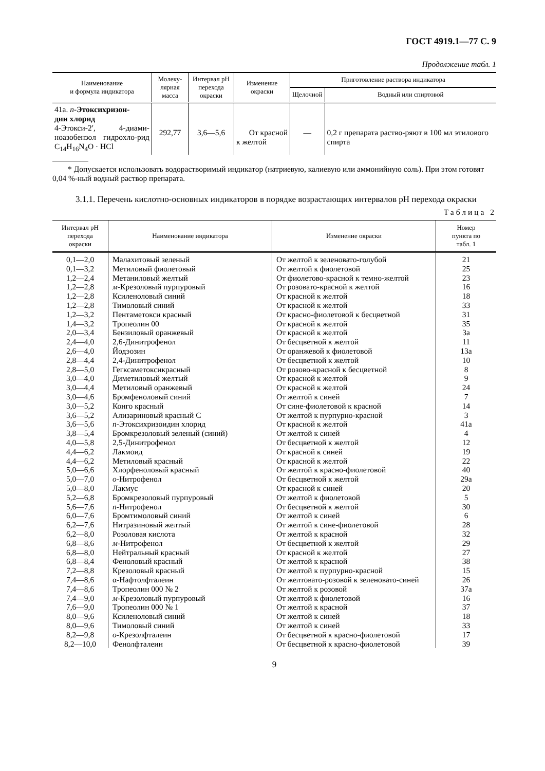ГОСТ 4919.1—77 С. 9
Продолжение табл. 1
| Наименование и формула индикатора | Молеку- лярная масса | Интервал pH перехода окраски | Изменение окраски | Приготовление раствора индикатора | |
| --- | --- | --- | --- | --- | --- |
| | | | | Щелочной | Водный или спиртовой |
| 41а. n - Этоксихризон- дин хлорид 4-Этокси-2′, 4-диами-ноазобензол гидрохло-рид C<sub>14</sub>H<sub>16</sub>N<sub>4</sub>O · HCl | 292,77 | 3,6—5,6 | От красной к желтой | — | 0,2 г препарата раство-ряют в 100 мл этилового спирта |
* Допускается использовать водорастворимый индикатор (натриевую, калиевую или аммонийную соль). При этом готовят 0,04 %-ный водный раствор препарата.
3.1.1. Перечень кислотно-основных индикаторов в порядке возрастающих интервалов pH перехода окраски
Таблица 2
| Интервал pH перехода окраски | Наименование индикатора | Изменение окраски | Номер пункта по табл. 1 |
| --- | --- | --- | --- |
| 0,1—2,0 | Малахитовый зеленый | От желтой к зеленовато-голубой | 21 |
| 0,1—3,2 | Метиловый фиолетовый | От желтой к фиолетовой | 25 |
| 1,2—2,4 | Метаниловый желтый | От фиолетово-красной к темно-желтой | 23 |
| 1,2—2,8 | м -Крезоловый пурпуровый | От розовато-красной к желтой | 16 |
| 1,2—2,8 | Ксиленоловый синий | От красной к желтой | 18 |
| 1,2—2,8 | Тимоловый синий | От красной к желтой | 33 |
| 1,2—3,2 | Пентаметокси красный | От красно-фиолетовой к бесцветной | 31 |
| 1,4—3,2 | Тропеолин 00 | От красной к желтой | 35 |
| 2,0—3,4 | Бензиловый оранжевый | От красной к желтой | 3а |
| 2,4—4,0 | 2,6-Динитрофенол | От бесцветной к желтой | 11 |
| 2,6—4,0 | Йодэозин | От оранжевой к фиолетовой | 13а |
| 2,8—4,4 | 2,4-Динитрофенол | От бесцветной к желтой | 10 |
| 2,8—5,0 | Гегксаметоксикрасный | От розово-красной к бесцветной | 8 |
| 3,0—4,0 | Диметиловый желтый | От красной к желтой | 9 |
| 3,0—4,4 | Метиловый оранжевый | От красной к желтой | 24 |
| 3,0—4,6 | Бромфеноловый синий | От желтой к синей | 7 |
| 3,0—5,2 | Конго красный | От сине-фиолетовой к красной | 14 |
| 3,6—5,2 | Ализариновый красный С | От желтой к пурпурно-красной | 3 |
| 3,6—5,6 | n -Этоксихризоидин хлорид | От красной к желтой | 41а |
| 3,8—5,4 | Бромкрезоловый зеленый (синий) | От желтой к синей | 4 |
| 4,0—5,8 | 2,5-Динитрофенол | От бесцветной к желтой | 12 |
| 4,4—6,2 | Лакмоид | От красной к синей | 19 |
| 4,4—6,2 | Метиловый красный | От красной к желтой | 22 |
| 5,0—6,6 | Хлорфеноловый красный | От желтой к красно-фиолетовой | 40 |
| 5,0—7,0 | о -Нитрофенол | От бесцветной к желтой | 29а |
| 5,0—8,0 | Лакмус | От красной к синей | 20 |
| 5,2—6,8 | Бромкрезоловый пурпуровый | От желтой к фиолетовой | 5 |
| 5,6—7,6 | n -Нитрофенол | От бесцветной к желтой | 30 |
| 6,0—7,6 | Бромтимоловый синий | От желтой к синей | 6 |
| 6,2—7,6 | Нитразиновый желтый | От желтой к сине-фиолетовой | 28 |
| 6,2—8,0 | Розоловая кислота | От желтой к красной | 32 |
| 6,8—8,6 | м -Нитрофенол | От бесцветной к желтой | 29 |
| 6,8—8,0 | Нейтральный красный | От красной к желтой | 27 |
| 6,8—8,4 | Феноловый красный | От желтой к красной | 38 |
| 7,2—8,8 | Крезоловый красный | От желтой к пурпурно-красной | 15 |
| 7,4—8,6 | α-Нафтолфталеин | От желтовато-розовой к зеленовато-синей | 26 |
| 7,4—8,6 | Тропеолин 000 № 2 | От желтой к розовой | 37а |
| 7,4—9,0 | м -Крезоловый пурпуровый | От желтой к фиолетовой | 16 |
| 7,6—9,0 | Тропеолин 000 № 1 | От желтой к красной | 37 |
| 8,0—9,6 | Ксиленоловый синий | От желтой к синей | 18 |
| 8,0—9,6 | Тимоловый синий | От желтой к синей | 33 |
| 8,2—9,8 | о -Крезолфталеин | От бесцветной к красно-фиолетовой | 17 |
| 8,2—10,0 | Фенолфталеин | От бесцветной к красно-фиолетовой | 39 |
9